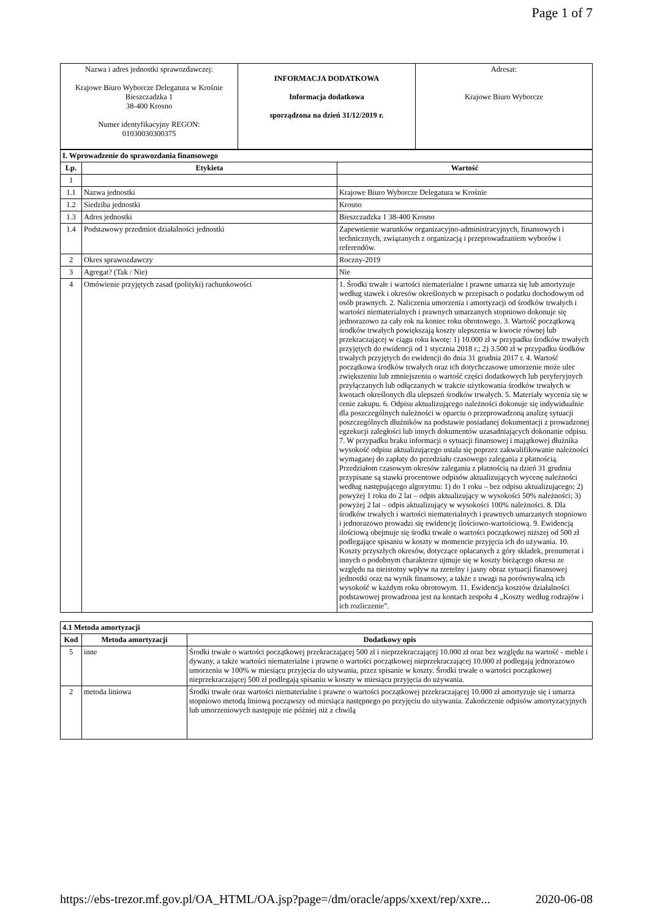Page 1 of 7
| Nazwa i adres jednostki sprawozdawczej: Krajowe Biuro Wyborcze Delegatura w Krośnie Bieszczadzka 1 38-400 Krosno Numer identyfikacyjny REGON: 01030030300375 | INFORMACJA DODATKOWA Informacja dodatkowa sporządzona na dzień 31/12/2019 r. | Adresat: Krajowe Biuro Wyborcze |
| I. Wprowadzenie do sprawozdania finansowego | | |
| Lp. | Etykieta | Wartość |
| 1 | | |
| 1.1 | Nazwa jednostki | Krajowe Biuro Wyborcze Delegatura w Krośnie |
| 1.2 | Siedziba jednostki | Krosno |
| 1.3 | Adres jednostki | Bieszczadzka 1 38-400 Krosno |
| 1.4 | Podstawowy przedmiot działalności jednostki | Zapewnienie warunków organizacyjno-administracyjnych, finansowych i technicznych, związanych z organizacją i przeprowadzaniem wyborów i referendów. |
| 2 | Okres sprawozdawczy | Roczny-2019 |
| 3 | Agregat? (Tak / Nie) | Nie |
| 4 | Omówienie przyjętych zasad (polityki) rachunkowości | 1. Środki trwałe i wartości niematerialne i prawne umarza się lub amortyzuje według stawek i okresów określonych w przepisach o podatku dochodowym od osób prawnych. 2. Naliczenia umorzenia i amortyzacji od środków trwałych i wartości niematerialnych i prawnych umarzanych stopniowo dokonuje się jednorazowo za cały rok na koniec roku obrotowego. 3. Wartość początkową środków trwałych powiększają koszty ulepszenia w kwocie równej lub przekraczającej w ciągu roku kwotę: 1) 10.000 zł w przypadku środków trwałych przyjętych do ewidencji od 1 stycznia 2018 r.; 2) 3.500 zł w przypadku środków trwałych przyjętych do ewidencji do dnia 31 grudnia 2017 r. 4. Wartość początkowa środków trwałych oraz ich dotychczasowe umorzenie może ulec zwiększeniu lub zmniejszeniu o wartość części dodatkowych lub peryferyjnych przyłączanych lub odłączanych w trakcie użytkowania środków trwałych w kwotach określonych dla ulepszeń środków trwałych. 5. Materiały wycenia się w cenie zakupu. 6. Odpisu aktualizującego należności dokonuje się indywidualnie dla poszczególnych należności w oparciu o przeprowadzoną analizę sytuacji poszczególnych dłużników na podstawie posiadanej dokumentacji z prowadzonej egzekucji zaległości lub innych dokumentów uzasadniających dokonanie odpisu. 7. W przypadku braku informacji o sytuacji finansowej i majątkowej dłużnika wysokość odpisu aktualizującego ustala się poprzez zakwalifikowanie należności wymaganej do zapłaty do przedziału czasowego zalegania z płatnością. Przedziałom czasowym okresów zalegania z płatnością na dzień 31 grudnia przypisane są stawki procentowe odpisów aktualizujących wycenę należności według następującego algorytmu: 1) do 1 roku – bez odpisu aktualizującego; 2) powyżej 1 roku do 2 lat – odpis aktualizujący w wysokości 50% należności; 3) powyżej 2 lat – odpis aktualizujący w wysokości 100% należności. 8. Dla środków trwałych i wartości niematerialnych i prawnych umarzanych stopniowo i jednorazowo prowadzi się ewidencję ilościowo-wartościową. 9. Ewidencją ilościową obejmuje się środki trwałe o wartości początkowej niższej od 500 zł podlegające spisaniu w koszty w momencie przyjęcia ich do używania. 10. Koszty przyszłych okresów, dotyczące opłacanych z góry składek, prenumerat i innych o podobnym charakterze ujmuje się w koszty bieżącego okresu ze względu na nieistotny wpływ na rzetelny i jasny obraz sytuacji finansowej jednostki oraz na wynik finansowy, a także z uwagi na porównywalną ich wysokość w każdym roku obrotowym. 11. Ewidencja kosztów działalności podstawowej prowadzona jest na kontach zespołu 4 „Koszty według rodzajów i ich rozliczenie”. |
| 4.1 Metoda amortyzacji | | |
| Kod | Metoda amortyzacji | Dodatkowy opis |
| 5 | inne | Środki trwałe o wartości początkowej przekraczającej 500 zł i nieprzekraczającej 10.000 zł oraz bez względu na wartość - meble i dywany, a także wartości niematerialne i prawne o wartości początkowej nieprzekraczającej 10.000 zł podlegają jednorazowo umorzeniu w 100% w miesiącu przyjęcia do używania, przez spisanie w koszty. Środki trwałe o wartości początkowej nieprzekraczającej 500 zł podlegają spisaniu w koszty w miesiącu przyjęcia do używania. |
| 2 | metoda liniowa | Środki trwałe oraz wartości niematerialne i prawne o wartości początkowej przekraczającej 10.000 zł amortyzuje się i umarza stopniowo metodą liniową począwszy od miesiąca następnego po przyjęciu do używania. Zakończenie odpisów amortyzacyjnych lub umorzeniowych następuje nie później niż z chwilą |
https://ebs-trezor.mf.gov.pl/OA_HTML/OA.jsp?page=/dm/oracle/apps/xxext/rep/xxre... 2020-06-08